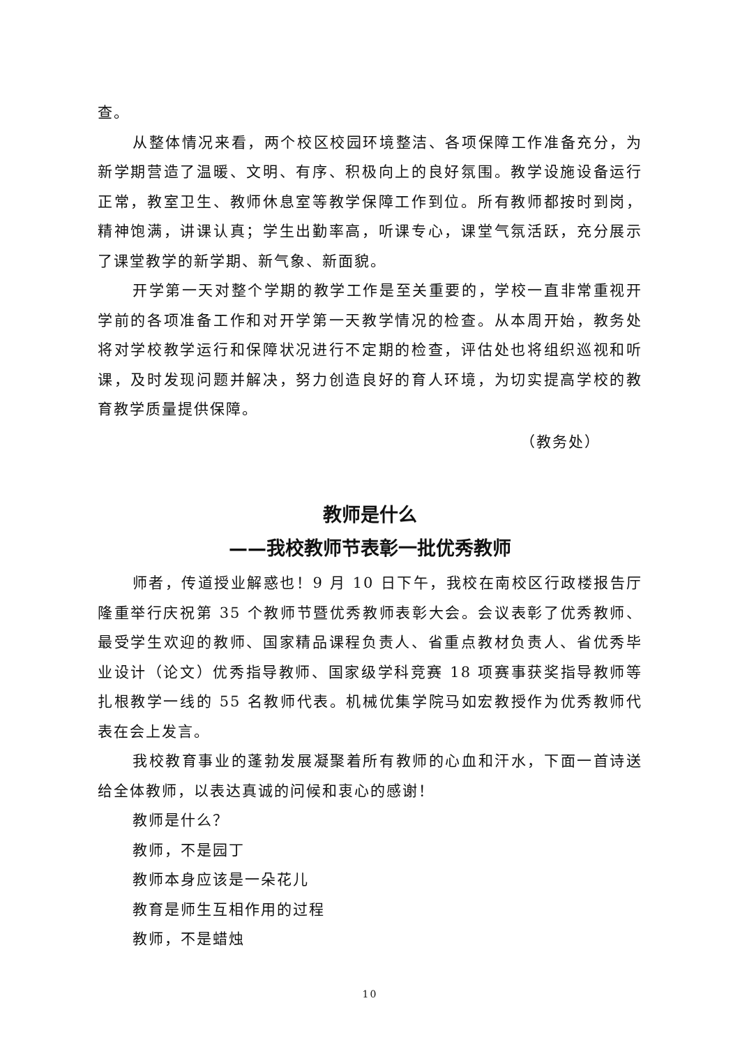查。
从整体情况来看，两个校区校园环境整洁、各项保障工作准备充分，为新学期营造了温暖、文明、有序、积极向上的良好氛围。教学设施设备运行正常，教室卫生、教师休息室等教学保障工作到位。所有教师都按时到岗，精神饱满，讲课认真；学生出勤率高，听课专心，课堂气氛活跃，充分展示了课堂教学的新学期、新气象、新面貌。
开学第一天对整个学期的教学工作是至关重要的，学校一直非常重视开学前的各项准备工作和对开学第一天教学情况的检查。从本周开始，教务处将对学校教学运行和保障状况进行不定期的检查，评估处也将组织巡视和听课，及时发现问题并解决，努力创造良好的育人环境，为切实提高学校的教育教学质量提供保障。
（教务处）
教师是什么
——我校教师节表彰一批优秀教师
师者，传道授业解惑也！9 月 10 日下午，我校在南校区行政楼报告厅隆重举行庆祝第 35 个教师节暨优秀教师表彰大会。会议表彰了优秀教师、最受学生欢迎的教师、国家精品课程负责人、省重点教材负责人、省优秀毕业设计（论文）优秀指导教师、国家级学科竞赛 18 项赛事获奖指导教师等扎根教学一线的 55 名教师代表。机械优集学院马如宏教授作为优秀教师代表在会上发言。
我校教育事业的蓬勃发展凝聚着所有教师的心血和汗水，下面一首诗送给全体教师，以表达真诚的问候和衷心的感谢！
教师是什么？
教师，不是园丁
教师本身应该是一朵花儿
教育是师生互相作用的过程
教师，不是蜡烛
10